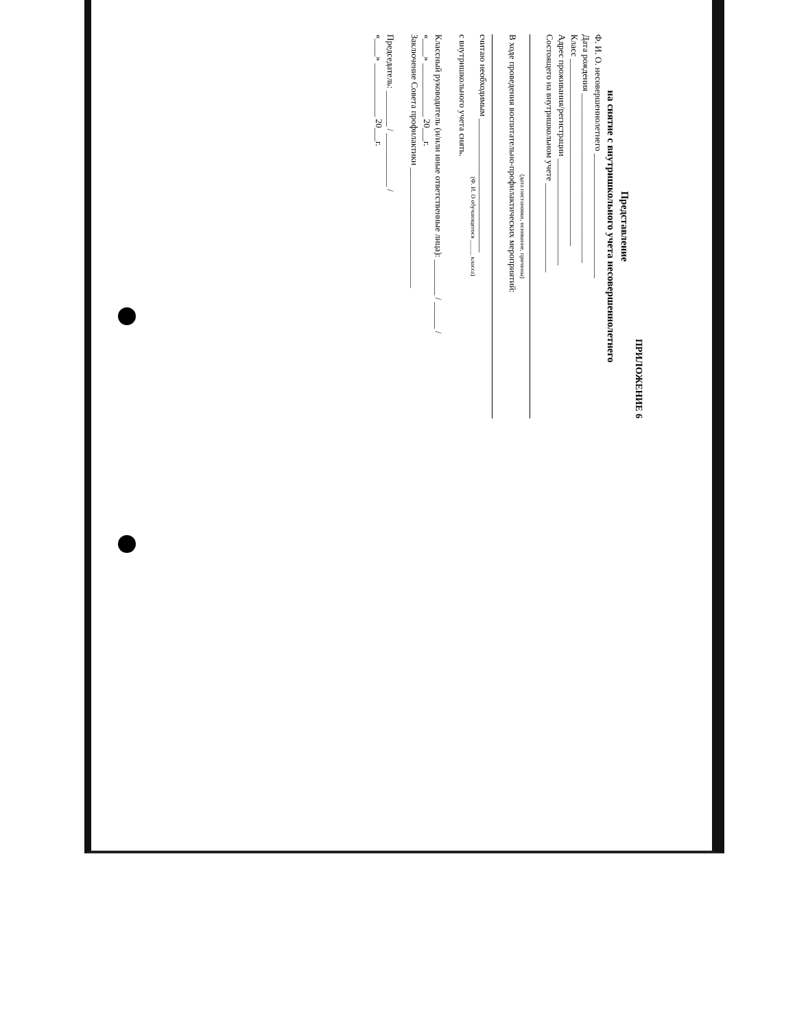ПРИЛОЖЕНИЕ 6
Представление
на снятие с внутришкольного учета несовершеннолетнего
Ф. И. О. несовершеннолетнего ____________________________
Дата рождения ______________________________________
Класс __________________________________________
Адрес проживания/регистрации ________________________
Состоящего на внутришкольном учете ____________________
(дата постановки, основание, причины)
В ходе проведения воспитательно-профилактических мероприятий:
считаю необходимым ______________________________
(Ф. И. О обучающегося _____ класса)
с внутришкольного учета снять.
Классный руководитель (и/или иные ответственные лица): ________ / ______ /
«____» ____________ 20___г.
Заключение Совета профилактики ___________________________
Председатель: ________ / ____________ /
«____» ____________ 20___г.